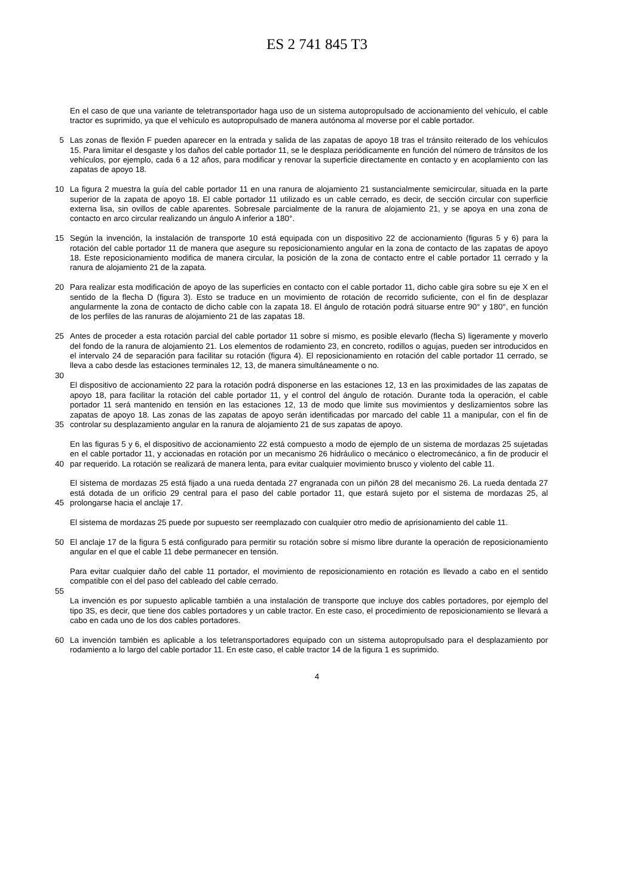ES 2 741 845 T3
En el caso de que una variante de teletransportador haga uso de un sistema autopropulsado de accionamiento del vehículo, el cable tractor es suprimido, ya que el vehículo es autopropulsado de manera autónoma al moverse por el cable portador.
5 Las zonas de flexión F pueden aparecer en la entrada y salida de las zapatas de apoyo 18 tras el tránsito reiterado de los vehículos 15. Para limitar el desgaste y los daños del cable portador 11, se le desplaza periódicamente en función del número de tránsitos de los vehículos, por ejemplo, cada 6 a 12 años, para modificar y renovar la superficie directamente en contacto y en acoplamiento con las zapatas de apoyo 18.
10 La figura 2 muestra la guía del cable portador 11 en una ranura de alojamiento 21 sustancialmente semicircular, situada en la parte superior de la zapata de apoyo 18. El cable portador 11 utilizado es un cable cerrado, es decir, de sección circular con superficie externa lisa, sin ovillos de cable aparentes. Sobresale parcialmente de la ranura de alojamiento 21, y se apoya en una zona de contacto en arco circular realizando un ángulo A inferior a 180°.
15 Según la invención, la instalación de transporte 10 está equipada con un dispositivo 22 de accionamiento (figuras 5 y 6) para la rotación del cable portador 11 de manera que asegure su reposicionamiento angular en la zona de contacto de las zapatas de apoyo 18. Este reposicionamiento modifica de manera circular, la posición de la zona de contacto entre el cable portador 11 cerrado y la ranura de alojamiento 21 de la zapata.
20 Para realizar esta modificación de apoyo de las superficies en contacto con el cable portador 11, dicho cable gira sobre su eje X en el sentido de la flecha D (figura 3). Esto se traduce en un movimiento de rotación de recorrido suficiente, con el fin de desplazar angularmente la zona de contacto de dicho cable con la zapata 18. El ángulo de rotación podrá situarse entre 90° y 180°, en función de los perfiles de las ranuras de alojamiento 21 de las zapatas 18.
25 Antes de proceder a esta rotación parcial del cable portador 11 sobre sí mismo, es posible elevarlo (flecha S) ligeramente y moverlo del fondo de la ranura de alojamiento 21. Los elementos de rodamiento 23, en concreto, rodillos o agujas, pueden ser introducidos en el intervalo 24 de separación para facilitar su rotación (figura 4). El reposicionamiento en rotación del cable portador 11 cerrado, se lleva a cabo desde las estaciones terminales 12, 13, de manera simultáneamente o no.
30
35
El dispositivo de accionamiento 22 para la rotación podrá disponerse en las estaciones 12, 13 en las proximidades de las zapatas de apoyo 18, para facilitar la rotación del cable portador 11, y el control del ángulo de rotación. Durante toda la operación, el cable portador 11 será mantenido en tensión en las estaciones 12, 13 de modo que limite sus movimientos y deslizamientos sobre las zapatas de apoyo 18. Las zonas de las zapatas de apoyo serán identificadas por marcado del cable 11 a manipular, con el fin de controlar su desplazamiento angular en la ranura de alojamiento 21 de sus zapatas de apoyo.
40 En las figuras 5 y 6, el dispositivo de accionamiento 22 está compuesto a modo de ejemplo de un sistema de mordazas 25 sujetadas en el cable portador 11, y accionadas en rotación por un mecanismo 26 hidráulico o mecánico o electromecánico, a fin de producir el par requerido. La rotación se realizará de manera lenta, para evitar cualquier movimiento brusco y violento del cable 11.
45 El sistema de mordazas 25 está fijado a una rueda dentada 27 engranada con un piñón 28 del mecanismo 26. La rueda dentada 27 está dotada de un orificio 29 central para el paso del cable portador 11, que estará sujeto por el sistema de mordazas 25, al prolongarse hacia el anclaje 17.
El sistema de mordazas 25 puede por supuesto ser reemplazado con cualquier otro medio de aprisionamiento del cable 11.
50 El anclaje 17 de la figura 5 está configurado para permitir su rotación sobre sí mismo libre durante la operación de reposicionamiento angular en el que el cable 11 debe permanecer en tensión.
Para evitar cualquier daño del cable 11 portador, el movimiento de reposicionamiento en rotación es llevado a cabo en el sentido compatible con el del paso del cableado del cable cerrado.
55
La invención es por supuesto aplicable también a una instalación de transporte que incluye dos cables portadores, por ejemplo del tipo 3S, es decir, que tiene dos cables portadores y un cable tractor. En este caso, el procedimiento de reposicionamiento se llevará a cabo en cada uno de los dos cables portadores.
60 La invención también es aplicable a los teletransportadores equipado con un sistema autopropulsado para el desplazamiento por rodamiento a lo largo del cable portador 11. En este caso, el cable tractor 14 de la figura 1 es suprimido.
4